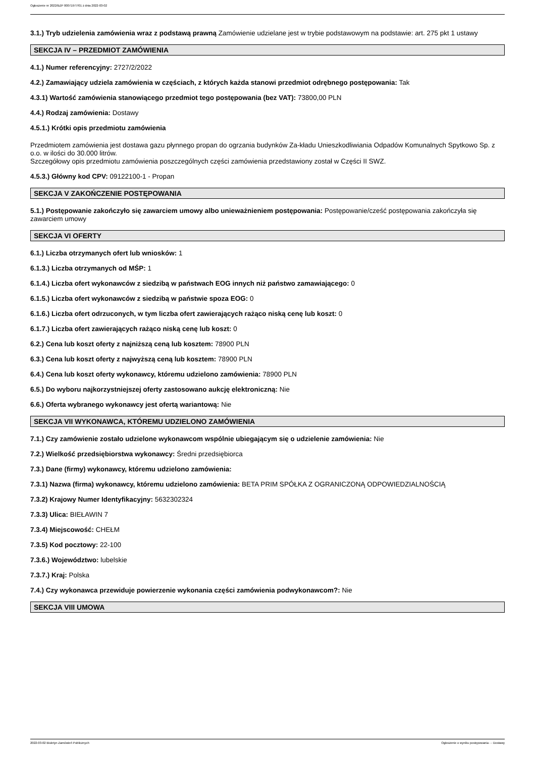Ogłoszenie nr 2022/BZP 00071977/01 z dnia 2022-03-02
3.1.) Tryb udzielenia zamówienia wraz z podstawą prawną Zamówienie udzielane jest w trybie podstawowym na podstawie: art. 275 pkt 1 ustawy
SEKCJA IV – PRZEDMIOT ZAMÓWIENIA
4.1.) Numer referencyjny: 2727/2/2022
4.2.) Zamawiający udziela zamówienia w częściach, z których każda stanowi przedmiot odrębnego postępowania: Tak
4.3.1) Wartość zamówienia stanowiącego przedmiot tego postępowania (bez VAT): 73800,00 PLN
4.4.) Rodzaj zamówienia: Dostawy
4.5.1.) Krótki opis przedmiotu zamówienia
Przedmiotem zamówienia jest dostawa gazu płynnego propan do ogrzania budynków Za-kładu Unieszkodliwiania Odpadów Komunalnych Spytkowo Sp. z o.o. w ilości do 30.000 litrów.
Szczegółowy opis przedmiotu zamówienia poszczególnych części zamówienia przedstawiony został w Części II SWZ.
4.5.3.) Główny kod CPV: 09122100-1 - Propan
SEKCJA V ZAKOŃCZENIE POSTĘPOWANIA
5.1.) Postępowanie zakończyło się zawarciem umowy albo unieważnieniem postępowania: Postępowanie/cześć postępowania zakończyła się zawarciem umowy
SEKCJA VI OFERTY
6.1.) Liczba otrzymanych ofert lub wniosków: 1
6.1.3.) Liczba otrzymanych od MŚP: 1
6.1.4.) Liczba ofert wykonawców z siedzibą w państwach EOG innych niż państwo zamawiającego: 0
6.1.5.) Liczba ofert wykonawców z siedzibą w państwie spoza EOG: 0
6.1.6.) Liczba ofert odrzuconych, w tym liczba ofert zawierających rażąco niską cenę lub koszt: 0
6.1.7.) Liczba ofert zawierających rażąco niską cenę lub koszt: 0
6.2.) Cena lub koszt oferty z najniższą ceną lub kosztem: 78900 PLN
6.3.) Cena lub koszt oferty z najwyższą ceną lub kosztem: 78900 PLN
6.4.) Cena lub koszt oferty wykonawcy, któremu udzielono zamówienia: 78900 PLN
6.5.) Do wyboru najkorzystniejszej oferty zastosowano aukcję elektroniczną: Nie
6.6.) Oferta wybranego wykonawcy jest ofertą wariantową: Nie
SEKCJA VII WYKONAWCA, KTÓREMU UDZIELONO ZAMÓWIENIA
7.1.) Czy zamówienie zostało udzielone wykonawcom wspólnie ubiegającym się o udzielenie zamówienia: Nie
7.2.) Wielkość przedsiębiorstwa wykonawcy: Średni przedsiębiorca
7.3.) Dane (firmy) wykonawcy, któremu udzielono zamówienia:
7.3.1) Nazwa (firma) wykonawcy, któremu udzielono zamówienia: BETA PRIM SPÓŁKA Z OGRANICZONĄ ODPOWIEDZIALNOŚCIĄ
7.3.2) Krajowy Numer Identyfikacyjny: 5632302324
7.3.3) Ulica: BIEŁAWIN 7
7.3.4) Miejscowość: CHEŁM
7.3.5) Kod pocztowy: 22-100
7.3.6.) Województwo: lubelskie
7.3.7.) Kraj: Polska
7.4.) Czy wykonawca przewiduje powierzenie wykonania części zamówienia podwykonawcom?: Nie
SEKCJA VIII UMOWA
2022-03-02 Biuletyn Zamówień Publicznych Ogłoszenie o wyniku postępowania - - Dostawy